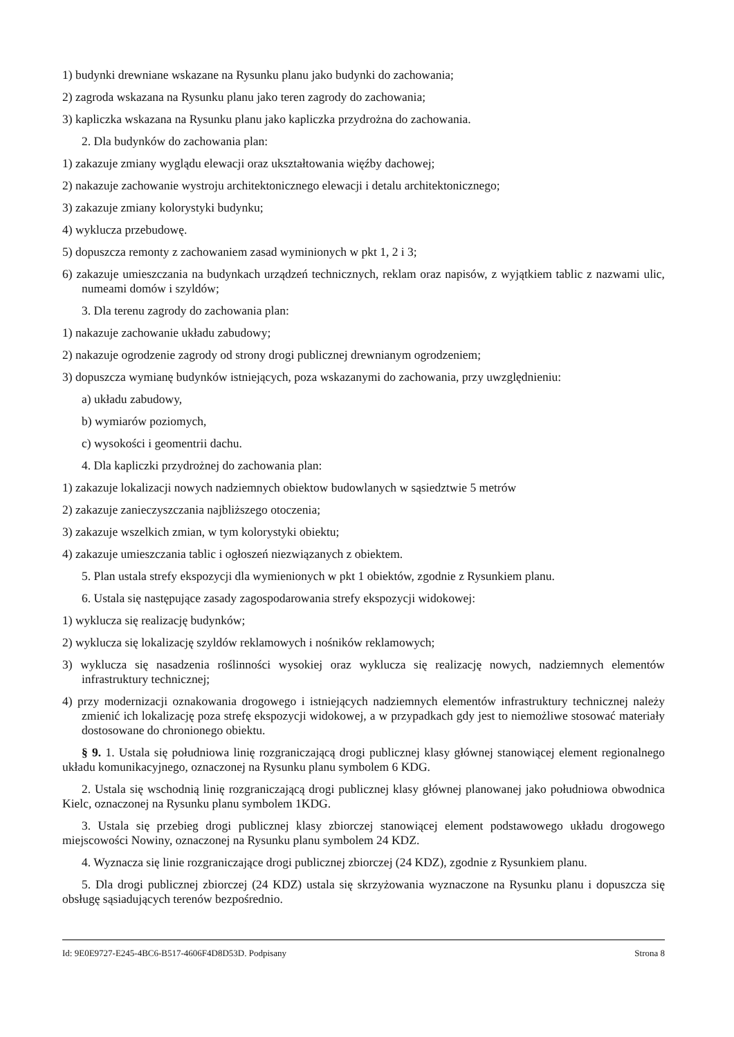1) budynki drewniane wskazane na Rysunku planu jako budynki do zachowania;
2) zagroda wskazana na Rysunku planu jako teren zagrody do zachowania;
3) kapliczka wskazana na Rysunku planu jako kapliczka przydrożna do zachowania.
2. Dla budynków do zachowania plan:
1) zakazuje zmiany wyglądu elewacji oraz ukształtowania więźby dachowej;
2) nakazuje zachowanie wystroju architektonicznego elewacji i detalu architektonicznego;
3) zakazuje zmiany kolorystyki budynku;
4) wyklucza przebudowę.
5) dopuszcza remonty z zachowaniem zasad wyminionych w pkt 1, 2 i 3;
6) zakazuje umieszczania na budynkach urządzeń technicznych, reklam oraz napisów, z wyjątkiem tablic z nazwami ulic, numeami domów i szyldów;
3. Dla terenu zagrody do zachowania plan:
1) nakazuje zachowanie układu zabudowy;
2) nakazuje ogrodzenie zagrody od strony drogi publicznej drewnianym ogrodzeniem;
3) dopuszcza wymianę budynków istniejących, poza wskazanymi do zachowania, przy uwzględnieniu:
a) układu zabudowy,
b) wymiarów poziomych,
c) wysokości i geomentrii dachu.
4. Dla kapliczki przydrożnej do zachowania plan:
1) zakazuje lokalizacji nowych nadziemnych obiektow budowlanych w sąsiedztwie 5 metrów
2) zakazuje zanieczyszczania najbliższego otoczenia;
3) zakazuje wszelkich zmian, w tym kolorystyki obiektu;
4) zakazuje umieszczania tablic i ogłoszeń niezwiązanych z obiektem.
5. Plan ustala strefy ekspozycji dla wymienionych w pkt 1 obiektów, zgodnie z Rysunkiem planu.
6. Ustala się następujące zasady zagospodarowania strefy ekspozycji widokowej:
1) wyklucza się realizację budynków;
2) wyklucza się lokalizację szyldów reklamowych i nośników reklamowych;
3) wyklucza się nasadzenia roślinności wysokiej oraz wyklucza się realizację nowych, nadziemnych elementów infrastruktury technicznej;
4) przy modernizacji oznakowania drogowego i istniejących nadziemnych elementów infrastruktury technicznej należy zmienić ich lokalizację poza strefę ekspozycji widokowej, a w przypadkach gdy jest to niemożliwe stosować materiały dostosowane do chronionego obiektu.
§ 9. 1. Ustala się południowa linię rozgraniczającą drogi publicznej klasy głównej stanowiącej element regionalnego układu komunikacyjnego, oznaczonej na Rysunku planu symbolem 6 KDG.
2. Ustala się wschodnią linię rozgraniczającą drogi publicznej klasy głównej planowanej jako południowa obwodnica Kielc, oznaczonej na Rysunku planu symbolem 1KDG.
3. Ustala się przebieg drogi publicznej klasy zbiorczej stanowiącej element podstawowego układu drogowego miejscowości Nowiny, oznaczonej na Rysunku planu symbolem 24 KDZ.
4. Wyznacza się linie rozgraniczające drogi publicznej zbiorczej (24 KDZ), zgodnie z Rysunkiem planu.
5. Dla drogi publicznej zbiorczej (24 KDZ) ustala się skrzyżowania wyznaczone na Rysunku planu i dopuszcza się obsługę sąsiadujących terenów bezpośrednio.
Id: 9E0E9727-E245-4BC6-B517-4606F4D8D53D. Podpisany Strona 8